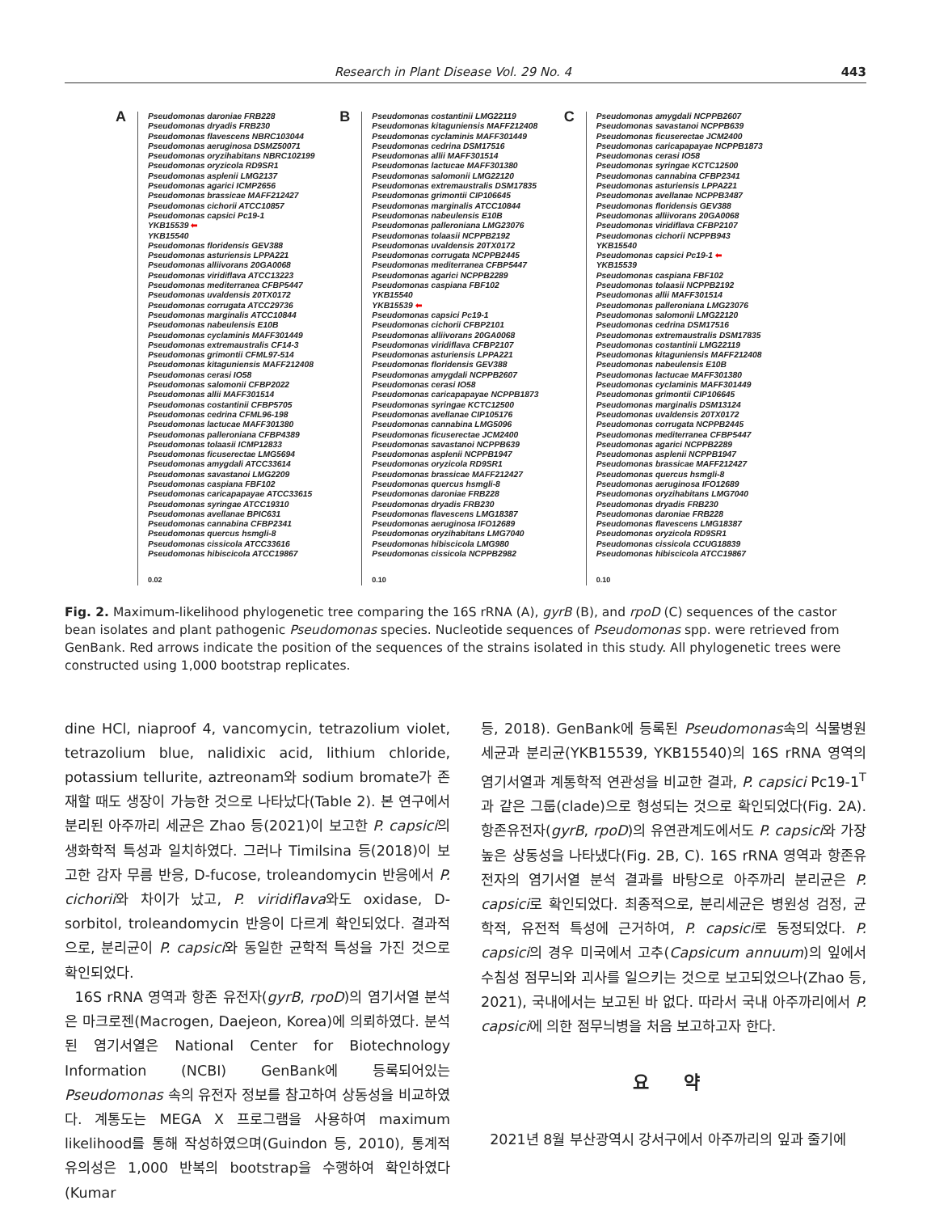Research in Plant Disease Vol. 29 No. 4 443
A Pseudomonas daroniae FRB228
Pseudomonas dryadis FRB230
Pseudomonas flavescens NBRC103044
Pseudomonas aeruginosa DSMZ50071
Pseudomonas oryzihabitans NBRC102199
Pseudomonas oryzicola RD9SR1
Pseudomonas asplenii LMG2137
Pseudomonas agarici ICMP2656
Pseudomonas brassicae MAFF212427
Pseudomonas cichorii ATCC10857
Pseudomonas capsici Pc19-1
YKB15539 ⬅
YKB15540
Pseudomonas floridensis GEV388
Pseudomonas asturiensis LPPA221
Pseudomonas alliivorans 20GA0068
Pseudomonas viridiflava ATCC13223
Pseudomonas mediterranea CFBP5447
Pseudomonas uvaldensis 20TX0172
Pseudomonas corrugata ATCC29736
Pseudomonas marginalis ATCC10844
Pseudomonas nabeulensis E10B
Pseudomonas cyclaminis MAFF301449
Pseudomonas extremaustralis CF14-3
Pseudomonas grimontii CFML97-514
Pseudomonas kitaguniensis MAFF212408
Pseudomonas cerasi IO58
Pseudomonas salomonii CFBP2022
Pseudomonas allii MAFF301514
Pseudomonas costantinii CFBP5705
Pseudomonas cedrina CFML96-198
Pseudomonas lactucae MAFF301380
Pseudomonas palleroniana CFBP4389
Pseudomonas tolaasii ICMP12833
Pseudomonas ficuserectae LMG5694
Pseudomonas amygdali ATCC33614
Pseudomonas savastanoi LMG2209
Pseudomonas caspiana FBF102
Pseudomonas caricapapayae ATCC33615
Pseudomonas syringae ATCC19310
Pseudomonas avellanae BPIC631
Pseudomonas cannabina CFBP2341
Pseudomonas quercus hsmgli-8
Pseudomonas cissicola ATCC33616
Pseudomonas hibiscicola ATCC19867
0.02
B Pseudomonas costantinii LMG22119
Pseudomonas kitaguniensis MAFF212408
Pseudomonas cyclaminis MAFF301449
Pseudomonas cedrina DSM17516
Pseudomonas allii MAFF301514
Pseudomonas lactucae MAFF301380
Pseudomonas salomonii LMG22120
Pseudomonas extremaustralis DSM17835
Pseudomonas grimontii CIP106645
Pseudomonas marginalis ATCC10844
Pseudomonas nabeulensis E10B
Pseudomonas palleroniana LMG23076
Pseudomonas tolaasii NCPPB2192
Pseudomonas uvaldensis 20TX0172
Pseudomonas corrugata NCPPB2445
Pseudomonas mediterranea CFBP5447
Pseudomonas agarici NCPPB2289
Pseudomonas caspiana FBF102
YKB15540
YKB15539 ⬅
Pseudomonas capsici Pc19-1
Pseudomonas cichorii CFBP2101
Pseudomonas alliivorans 20GA0068
Pseudomonas viridiflava CFBP2107
Pseudomonas asturiensis LPPA221
Pseudomonas floridensis GEV388
Pseudomonas amygdali NCPPB2607
Pseudomonas cerasi IO58
Pseudomonas caricapapayae NCPPB1873
Pseudomonas syringae KCTC12500
Pseudomonas avellanae CIP105176
Pseudomonas cannabina LMG5096
Pseudomonas ficuserectae JCM2400
Pseudomonas savastanoi NCPPB639
Pseudomonas asplenii NCPPB1947
Pseudomonas oryzicola RD9SR1
Pseudomonas brassicae MAFF212427
Pseudomonas quercus hsmgli-8
Pseudomonas daroniae FRB228
Pseudomonas dryadis FRB230
Pseudomonas flavescens LMG18387
Pseudomonas aeruginosa IFO12689
Pseudomonas oryzihabitans LMG7040
Pseudomonas hibiscicola LMG980
Pseudomonas cissicola NCPPB2982
0.10
C Pseudomonas amygdali NCPPB2607
Pseudomonas savastanoi NCPPB639
Pseudomonas ficuserectae JCM2400
Pseudomonas caricapapayae NCPPB1873
Pseudomonas cerasi IO58
Pseudomonas syringae KCTC12500
Pseudomonas cannabina CFBP2341
Pseudomonas asturiensis LPPA221
Pseudomonas avellanae NCPPB3487
Pseudomonas floridensis GEV388
Pseudomonas alliivorans 20GA0068
Pseudomonas viridiflava CFBP2107
Pseudomonas cichorii NCPPB943
YKB15540
Pseudomonas capsici Pc19-1 ⬅
YKB15539
Pseudomonas caspiana FBF102
Pseudomonas tolaasii NCPPB2192
Pseudomonas allii MAFF301514
Pseudomonas palleroniana LMG23076
Pseudomonas salomonii LMG22120
Pseudomonas cedrina DSM17516
Pseudomonas extremaustralis DSM17835
Pseudomonas costantinii LMG22119
Pseudomonas kitaguniensis MAFF212408
Pseudomonas nabeulensis E10B
Pseudomonas lactucae MAFF301380
Pseudomonas cyclaminis MAFF301449
Pseudomonas grimontii CIP106645
Pseudomonas marginalis DSM13124
Pseudomonas uvaldensis 20TX0172
Pseudomonas corrugata NCPPB2445
Pseudomonas mediterranea CFBP5447
Pseudomonas agarici NCPPB2289
Pseudomonas asplenii NCPPB1947
Pseudomonas brassicae MAFF212427
Pseudomonas quercus hsmgli-8
Pseudomonas aeruginosa IFO12689
Pseudomonas oryzihabitans LMG7040
Pseudomonas dryadis FRB230
Pseudomonas daroniae FRB228
Pseudomonas flavescens LMG18387
Pseudomonas oryzicola RD9SR1
Pseudomonas cissicola CCUG18839
Pseudomonas hibiscicola ATCC19867
0.10
Fig. 2. Maximum-likelihood phylogenetic tree comparing the 16S rRNA (A), gyrB (B), and rpoD (C) sequences of the castor bean isolates and plant pathogenic Pseudomonas species. Nucleotide sequences of Pseudomonas spp. were retrieved from GenBank. Red arrows indicate the position of the sequences of the strains isolated in this study. All phylogenetic trees were constructed using 1,000 bootstrap replicates.
dine HCl, niaproof 4, vancomycin, tetrazolium violet, tetrazolium blue, nalidixic acid, lithium chloride, potassium tellurite, aztreonam와 sodium bromate가 존재할 때도 생장이 가능한 것으로 나타났다(Table 2). 본 연구에서 분리된 아주까리 세균은 Zhao 등(2021)이 보고한 P. capsici의 생화학적 특성과 일치하였다. 그러나 Timilsina 등(2018)이 보고한 감자 무름 반응, D-fucose, troleandomycin 반응에서 P. cichorii와 차이가 났고, P. viridiflava와도 oxidase, D-sorbitol, troleandomycin 반응이 다르게 확인되었다. 결과적으로, 분리균이 P. capsici와 동일한 균학적 특성을 가진 것으로 확인되었다.
16S rRNA 영역과 항존 유전자(gyrB, rpoD)의 염기서열 분석은 마크로젠(Macrogen, Daejeon, Korea)에 의뢰하였다. 분석된 염기서열은 National Center for Biotechnology Information (NCBI) GenBank에 등록되어있는 Pseudomonas 속의 유전자 정보를 참고하여 상동성을 비교하였다. 계통도는 MEGA X 프로그램을 사용하여 maximum likelihood를 통해 작성하였으며(Guindon 등, 2010), 통계적 유의성은 1,000 반복의 bootstrap을 수행하여 확인하였다(Kumar
등, 2018). GenBank에 등록된 Pseudomonas속의 식물병원세균과 분리균(YKB15539, YKB15540)의 16S rRNA 영역의 염기서열과 계통학적 연관성을 비교한 결과, P. capsici Pc19-1<sup>T</sup>과 같은 그룹(clade)으로 형성되는 것으로 확인되었다(Fig. 2A). 항존유전자(gyrB, rpoD)의 유연관계도에서도 P. capsici와 가장 높은 상동성을 나타냈다(Fig. 2B, C). 16S rRNA 영역과 항존유전자의 염기서열 분석 결과를 바탕으로 아주까리 분리균은 P. capsici로 확인되었다. 최종적으로, 분리세균은 병원성 검정, 균학적, 유전적 특성에 근거하여, P. capsici로 동정되었다. P. capsici의 경우 미국에서 고추(Capsicum annuum)의 잎에서 수침성 점무늬와 괴사를 일으키는 것으로 보고되었으나(Zhao 등, 2021), 국내에서는 보고된 바 없다. 따라서 국내 아주까리에서 P. capsici에 의한 점무늬병을 처음 보고하고자 한다.
요 약
2021년 8월 부산광역시 강서구에서 아주까리의 잎과 줄기에